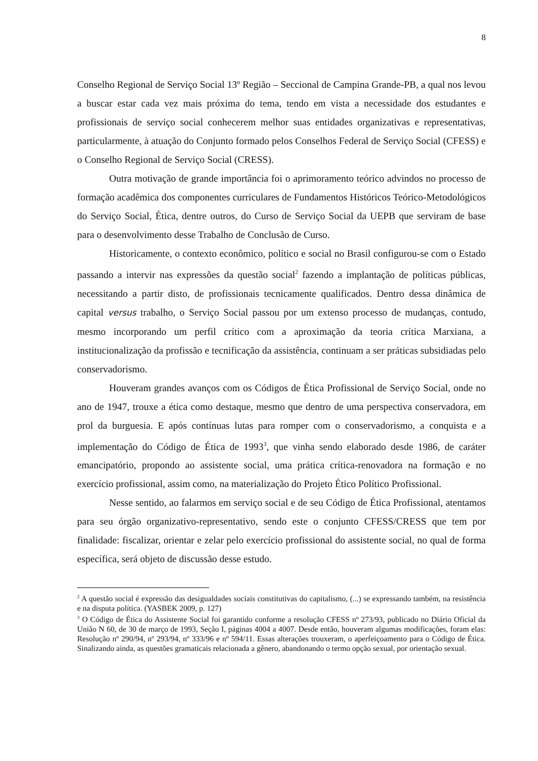8
Conselho Regional de Serviço Social 13º Região – Seccional de Campina Grande-PB, a qual nos levou a buscar estar cada vez mais próxima do tema, tendo em vista a necessidade dos estudantes e profissionais de serviço social conhecerem melhor suas entidades organizativas e representativas, particularmente, à atuação do Conjunto formado pelos Conselhos Federal de Serviço Social (CFESS) e o Conselho Regional de Serviço Social (CRESS).
Outra motivação de grande importância foi o aprimoramento teórico advindos no processo de formação acadêmica dos componentes curriculares de Fundamentos Históricos Teórico-Metodológicos do Serviço Social, Ética, dentre outros, do Curso de Serviço Social da UEPB que serviram de base para o desenvolvimento desse Trabalho de Conclusão de Curso.
Historicamente, o contexto econômico, político e social no Brasil configurou-se com o Estado passando a intervir nas expressões da questão social<sup>2</sup> fazendo a implantação de políticas públicas, necessitando a partir disto, de profissionais tecnicamente qualificados. Dentro dessa dinâmica de capital versus trabalho, o Serviço Social passou por um extenso processo de mudanças, contudo, mesmo incorporando um perfil crítico com a aproximação da teoria crítica Marxiana, a institucionalização da profissão e tecnificação da assistência, continuam a ser práticas subsidiadas pelo conservadorismo.
Houveram grandes avanços com os Códigos de Ética Profissional de Serviço Social, onde no ano de 1947, trouxe a ética como destaque, mesmo que dentro de uma perspectiva conservadora, em prol da burguesia. E após contínuas lutas para romper com o conservadorismo, a conquista e a implementação do Código de Ética de 1993<sup>3</sup>, que vinha sendo elaborado desde 1986, de caráter emancipatório, propondo ao assistente social, uma prática crítica-renovadora na formação e no exercício profissional, assim como, na materialização do Projeto Ético Político Profissional.
Nesse sentido, ao falarmos em serviço social e de seu Código de Ética Profissional, atentamos para seu órgão organizativo-representativo, sendo este o conjunto CFESS/CRESS que tem por finalidade: fiscalizar, orientar e zelar pelo exercício profissional do assistente social, no qual de forma específica, será objeto de discussão desse estudo.
<sup>2</sup> A questão social é expressão das desigualdades sociais constitutivas do capitalismo, (...) se expressando também, na resistência e na disputa política. (YASBEK 2009, p. 127)
<sup>3</sup> O Código de Ética do Assistente Social foi garantido conforme a resolução CFESS nº 273/93, publicado no Diário Oficial da União N 60, de 30 de março de 1993, Seção I, páginas 4004 a 4007. Desde então, houveram algumas modificações, foram elas: Resolução nº 290/94, nº 293/94, nº 333/96 e nº 594/11. Essas alterações trouxeram, o aperfeiçoamento para o Código de Ética. Sinalizando ainda, as questões gramaticais relacionada a gênero, abandonando o termo opção sexual, por orientação sexual.